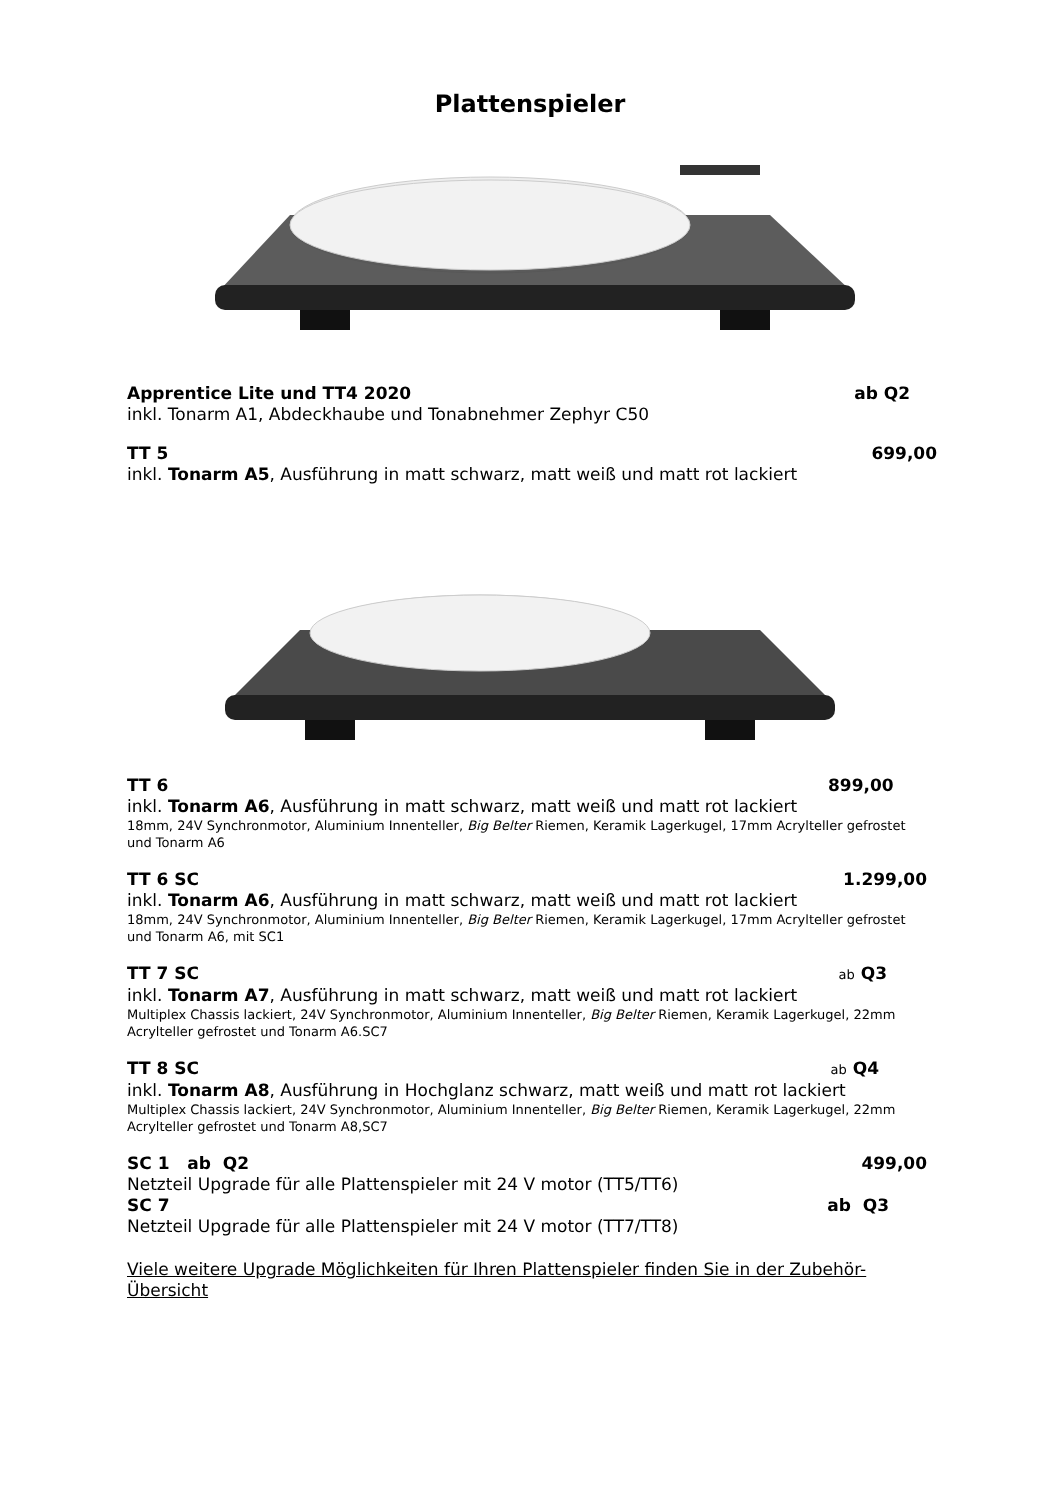Plattenspieler
Apprentice Lite und TT4 2020 ab Q2
inkl. Tonarm A1, Abdeckhaube und Tonabnehmer Zephyr C50
TT 5 699,00
inkl. Tonarm A5, Ausführung in matt schwarz, matt weiß und matt rot lackiert
TT 6 899,00
inkl. Tonarm A6, Ausführung in matt schwarz, matt weiß und matt rot lackiert
18mm, 24V Synchronmotor, Aluminium Innenteller, Big Belter Riemen, Keramik Lagerkugel, 17mm Acrylteller gefrostet und Tonarm A6
TT 6 SC 1.299,00
inkl. Tonarm A6, Ausführung in matt schwarz, matt weiß und matt rot lackiert
18mm, 24V Synchronmotor, Aluminium Innenteller, Big Belter Riemen, Keramik Lagerkugel, 17mm Acrylteller gefrostet und Tonarm A6, mit SC1
TT 7 SC ab Q3
inkl. Tonarm A7, Ausführung in matt schwarz, matt weiß und matt rot lackiert
Multiplex Chassis lackiert, 24V Synchronmotor, Aluminium Innenteller, Big Belter Riemen, Keramik Lagerkugel, 22mm Acrylteller gefrostet und Tonarm A6.SC7
TT 8 SC ab Q4
inkl. Tonarm A8, Ausführung in Hochglanz schwarz, matt weiß und matt rot lackiert
Multiplex Chassis lackiert, 24V Synchronmotor, Aluminium Innenteller, Big Belter Riemen, Keramik Lagerkugel, 22mm Acrylteller gefrostet und Tonarm A8,SC7
SC 1 ab Q2 499,00
Netzteil Upgrade für alle Plattenspieler mit 24 V motor (TT5/TT6)
SC 7 ab Q3
Netzteil Upgrade für alle Plattenspieler mit 24 V motor (TT7/TT8)
Viele weitere Upgrade Möglichkeiten für Ihren Plattenspieler finden Sie in der Zubehör-Übersicht